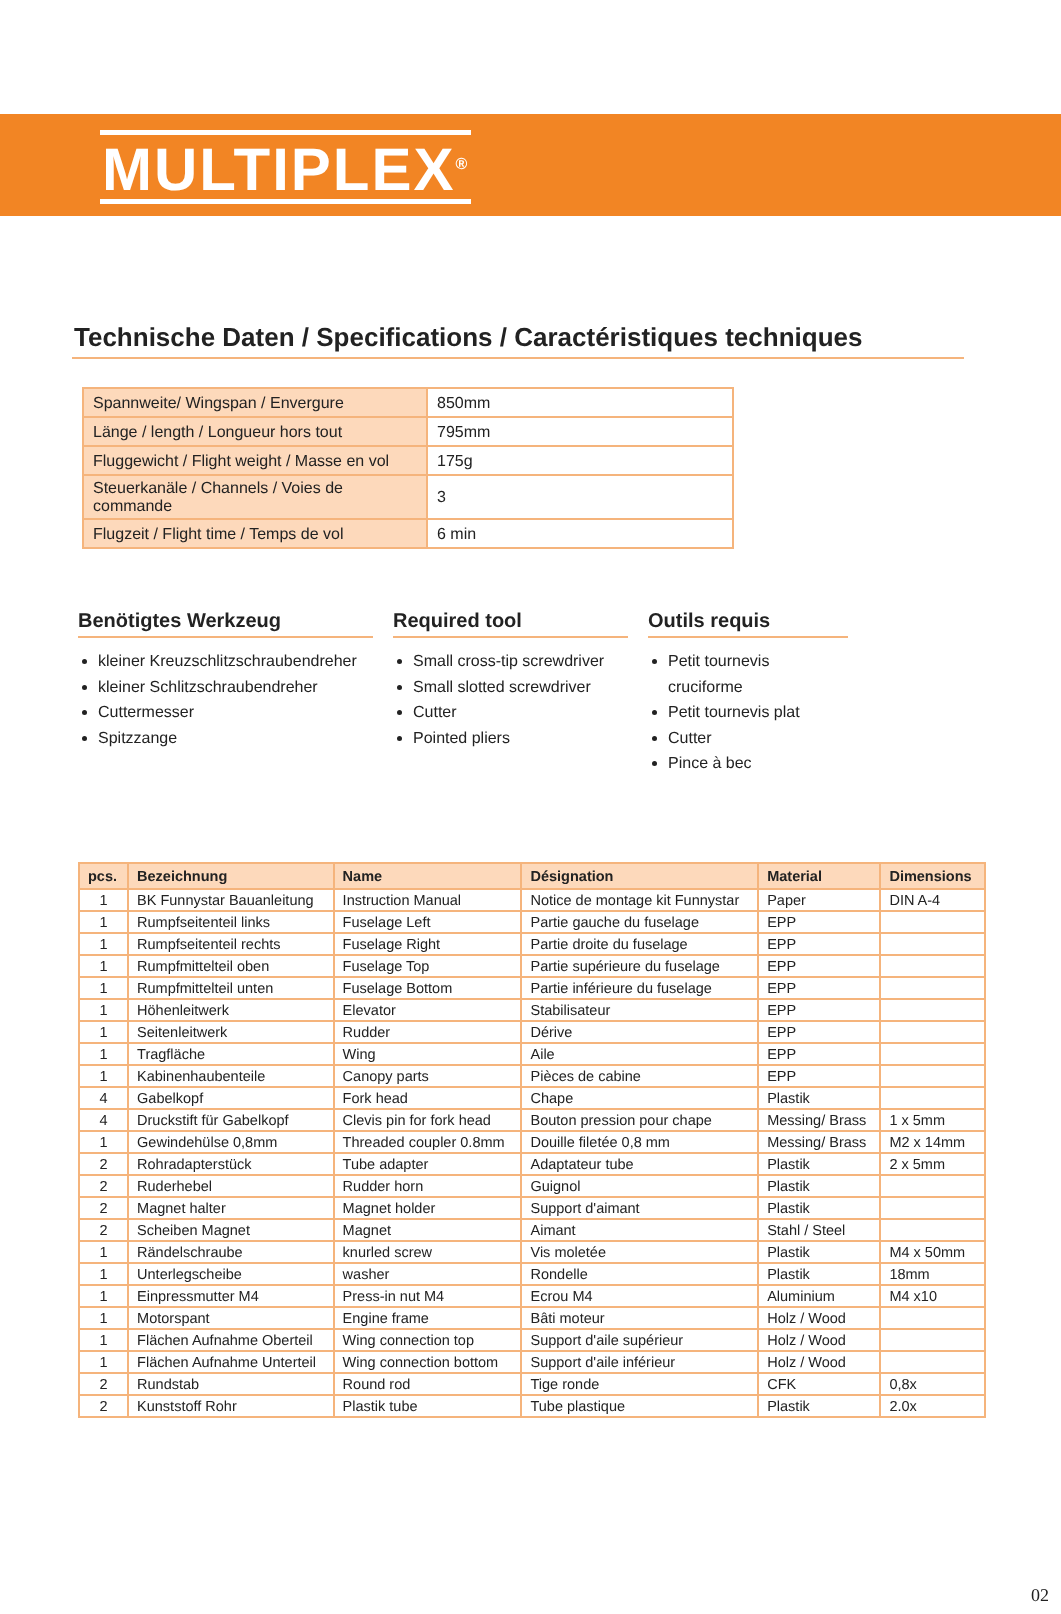MULTIPLEX<sup>®</sup>
Technische Daten / Specifications / Caractéristiques techniques
| Spannweite/ Wingspan / Envergure | 850mm |
| Länge / length / Longueur hors tout | 795mm |
| Fluggewicht / Flight weight / Masse en vol | 175g |
| Steuerkanäle / Channels / Voies de commande | 3 |
| Flugzeit / Flight time / Temps de vol | 6 min |
Benötigtes Werkzeug
kleiner Kreuzschlitzschraubendreher
kleiner Schlitzschraubendreher
Cuttermesser
Spitzzange
Required tool
Small cross-tip screwdriver
Small slotted screwdriver
Cutter
Pointed pliers
Outils requis
Petit tournevis cruciforme
Petit tournevis plat
Cutter
Pince à bec
| pcs. | Bezeichnung | Name | Désignation | Material | Dimensions |
| --- | --- | --- | --- | --- | --- |
| 1 | BK Funnystar Bauanleitung | Instruction Manual | Notice de montage kit Funnystar | Paper | DIN A-4 |
| 1 | Rumpfseitenteil links | Fuselage Left | Partie gauche du fuselage | EPP | |
| 1 | Rumpfseitenteil rechts | Fuselage Right | Partie droite du fuselage | EPP | |
| 1 | Rumpfmittelteil oben | Fuselage Top | Partie supérieure du fuselage | EPP | |
| 1 | Rumpfmittelteil unten | Fuselage Bottom | Partie inférieure du fuselage | EPP | |
| 1 | Höhenleitwerk | Elevator | Stabilisateur | EPP | |
| 1 | Seitenleitwerk | Rudder | Dérive | EPP | |
| 1 | Tragfläche | Wing | Aile | EPP | |
| 1 | Kabinenhaubenteile | Canopy parts | Pièces de cabine | EPP | |
| 4 | Gabelkopf | Fork head | Chape | Plastik | |
| 4 | Druckstift für Gabelkopf | Clevis pin for fork head | Bouton pression pour chape | Messing/ Brass | 1 x 5mm |
| 1 | Gewindehülse 0,8mm | Threaded coupler 0.8mm | Douille filetée 0,8 mm | Messing/ Brass | M2 x 14mm |
| 2 | Rohradapterstück | Tube adapter | Adaptateur tube | Plastik | 2 x 5mm |
| 2 | Ruderhebel | Rudder horn | Guignol | Plastik | |
| 2 | Magnet halter | Magnet holder | Support d'aimant | Plastik | |
| 2 | Scheiben Magnet | Magnet | Aimant | Stahl / Steel | |
| 1 | Rändelschraube | knurled screw | Vis moletée | Plastik | M4 x 50mm |
| 1 | Unterlegscheibe | washer | Rondelle | Plastik | 18mm |
| 1 | Einpressmutter M4 | Press-in nut M4 | Ecrou M4 | Aluminium | M4 x10 |
| 1 | Motorspant | Engine frame | Bâti moteur | Holz / Wood | |
| 1 | Flächen Aufnahme Oberteil | Wing connection top | Support d'aile supérieur | Holz / Wood | |
| 1 | Flächen Aufnahme Unterteil | Wing connection bottom | Support d'aile inférieur | Holz / Wood | |
| 2 | Rundstab | Round rod | Tige ronde | CFK | 0,8x |
| 2 | Kunststoff Rohr | Plastik tube | Tube plastique | Plastik | 2.0x |
02